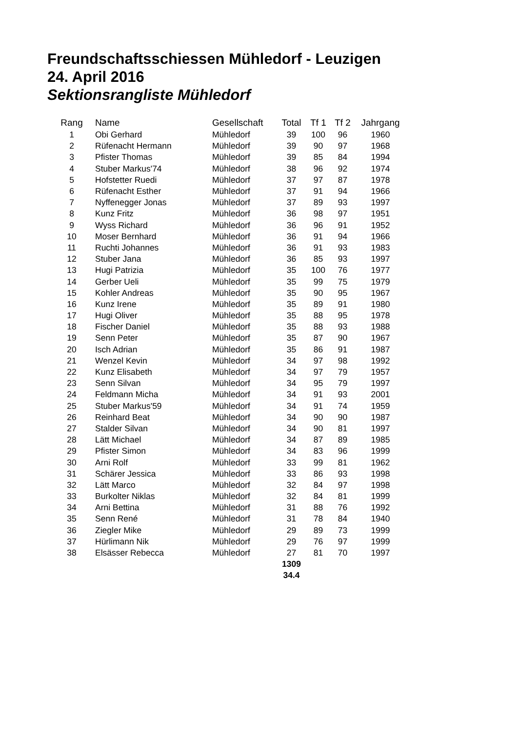Freundschaftsschiessen Mühledorf - Leuzigen
24. April 2016
Sektionsrangliste Mühledorf
| Rang | Name | Gesellschaft | Total | Tf 1 | Tf 2 | Jahrgang |
| --- | --- | --- | --- | --- | --- | --- |
| 1 | Obi Gerhard | Mühledorf | 39 | 100 | 96 | 1960 |
| 2 | Rüfenacht Hermann | Mühledorf | 39 | 90 | 97 | 1968 |
| 3 | Pfister Thomas | Mühledorf | 39 | 85 | 84 | 1994 |
| 4 | Stuber Markus'74 | Mühledorf | 38 | 96 | 92 | 1974 |
| 5 | Hofstetter Ruedi | Mühledorf | 37 | 97 | 87 | 1978 |
| 6 | Rüfenacht Esther | Mühledorf | 37 | 91 | 94 | 1966 |
| 7 | Nyffenegger Jonas | Mühledorf | 37 | 89 | 93 | 1997 |
| 8 | Kunz Fritz | Mühledorf | 36 | 98 | 97 | 1951 |
| 9 | Wyss Richard | Mühledorf | 36 | 96 | 91 | 1952 |
| 10 | Moser Bernhard | Mühledorf | 36 | 91 | 94 | 1966 |
| 11 | Ruchti Johannes | Mühledorf | 36 | 91 | 93 | 1983 |
| 12 | Stuber Jana | Mühledorf | 36 | 85 | 93 | 1997 |
| 13 | Hugi Patrizia | Mühledorf | 35 | 100 | 76 | 1977 |
| 14 | Gerber Ueli | Mühledorf | 35 | 99 | 75 | 1979 |
| 15 | Kohler Andreas | Mühledorf | 35 | 90 | 95 | 1967 |
| 16 | Kunz Irene | Mühledorf | 35 | 89 | 91 | 1980 |
| 17 | Hugi Oliver | Mühledorf | 35 | 88 | 95 | 1978 |
| 18 | Fischer Daniel | Mühledorf | 35 | 88 | 93 | 1988 |
| 19 | Senn Peter | Mühledorf | 35 | 87 | 90 | 1967 |
| 20 | Isch Adrian | Mühledorf | 35 | 86 | 91 | 1987 |
| 21 | Wenzel Kevin | Mühledorf | 34 | 97 | 98 | 1992 |
| 22 | Kunz Elisabeth | Mühledorf | 34 | 97 | 79 | 1957 |
| 23 | Senn Silvan | Mühledorf | 34 | 95 | 79 | 1997 |
| 24 | Feldmann Micha | Mühledorf | 34 | 91 | 93 | 2001 |
| 25 | Stuber Markus'59 | Mühledorf | 34 | 91 | 74 | 1959 |
| 26 | Reinhard Beat | Mühledorf | 34 | 90 | 90 | 1987 |
| 27 | Stalder Silvan | Mühledorf | 34 | 90 | 81 | 1997 |
| 28 | Lätt Michael | Mühledorf | 34 | 87 | 89 | 1985 |
| 29 | Pfister Simon | Mühledorf | 34 | 83 | 96 | 1999 |
| 30 | Arni Rolf | Mühledorf | 33 | 99 | 81 | 1962 |
| 31 | Schärer Jessica | Mühledorf | 33 | 86 | 93 | 1998 |
| 32 | Lätt Marco | Mühledorf | 32 | 84 | 97 | 1998 |
| 33 | Burkolter Niklas | Mühledorf | 32 | 84 | 81 | 1999 |
| 34 | Arni Bettina | Mühledorf | 31 | 88 | 76 | 1992 |
| 35 | Senn René | Mühledorf | 31 | 78 | 84 | 1940 |
| 36 | Ziegler Mike | Mühledorf | 29 | 89 | 73 | 1999 |
| 37 | Hürlimann Nik | Mühledorf | 29 | 76 | 97 | 1999 |
| 38 | Elsässer Rebecca | Mühledorf | 27 | 81 | 70 | 1997 |
| | | | 1309 | | | |
| | | | 34.4 | | | |